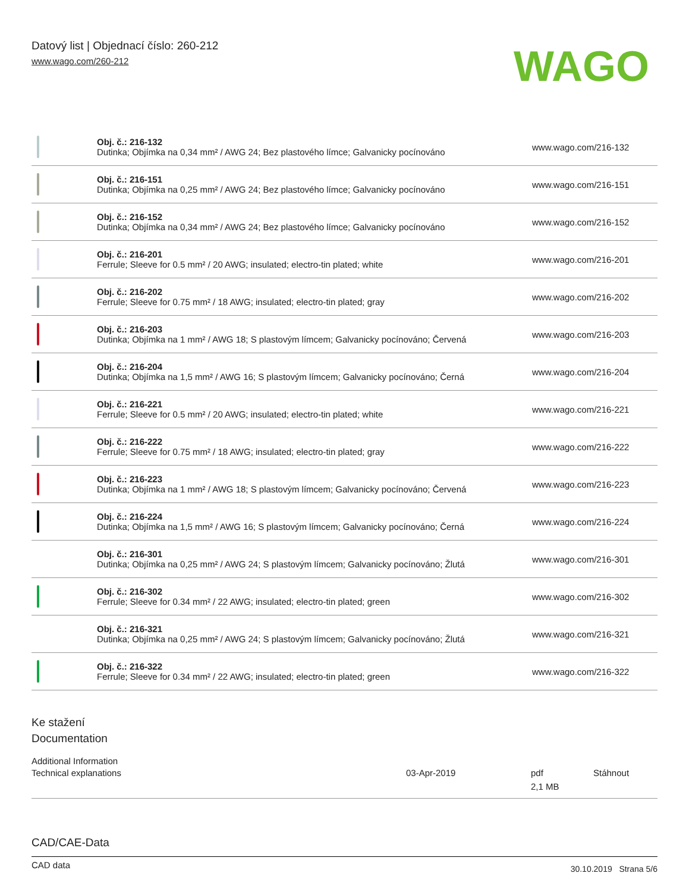Datový list | Objednací číslo: 260-212
www.wago.com/260-212
WAGO
| | Obj. č.: 216-132 Dutinka; Objímka na 0,34 mm² / AWG 24; Bez plastového límce; Galvanicky pocínováno | www.wago.com/216-132 |
| | Obj. č.: 216-151 Dutinka; Objímka na 0,25 mm² / AWG 24; Bez plastového límce; Galvanicky pocínováno | www.wago.com/216-151 |
| | Obj. č.: 216-152 Dutinka; Objímka na 0,34 mm² / AWG 24; Bez plastového límce; Galvanicky pocínováno | www.wago.com/216-152 |
| | Obj. č.: 216-201 Ferrule; Sleeve for 0.5 mm² / 20 AWG; insulated; electro-tin plated; white | www.wago.com/216-201 |
| | Obj. č.: 216-202 Ferrule; Sleeve for 0.75 mm² / 18 AWG; insulated; electro-tin plated; gray | www.wago.com/216-202 |
| | Obj. č.: 216-203 Dutinka; Objímka na 1 mm² / AWG 18; S plastovým límcem; Galvanicky pocínováno; Červená | www.wago.com/216-203 |
| | Obj. č.: 216-204 Dutinka; Objímka na 1,5 mm² / AWG 16; S plastovým límcem; Galvanicky pocínováno; Černá | www.wago.com/216-204 |
| | Obj. č.: 216-221 Ferrule; Sleeve for 0.5 mm² / 20 AWG; insulated; electro-tin plated; white | www.wago.com/216-221 |
| | Obj. č.: 216-222 Ferrule; Sleeve for 0.75 mm² / 18 AWG; insulated; electro-tin plated; gray | www.wago.com/216-222 |
| | Obj. č.: 216-223 Dutinka; Objímka na 1 mm² / AWG 18; S plastovým límcem; Galvanicky pocínováno; Červená | www.wago.com/216-223 |
| | Obj. č.: 216-224 Dutinka; Objímka na 1,5 mm² / AWG 16; S plastovým límcem; Galvanicky pocínováno; Černá | www.wago.com/216-224 |
| | Obj. č.: 216-301 Dutinka; Objímka na 0,25 mm² / AWG 24; S plastovým límcem; Galvanicky pocínováno; Žlutá | www.wago.com/216-301 |
| | Obj. č.: 216-302 Ferrule; Sleeve for 0.34 mm² / 22 AWG; insulated; electro-tin plated; green | www.wago.com/216-302 |
| | Obj. č.: 216-321 Dutinka; Objímka na 0,25 mm² / AWG 24; S plastovým límcem; Galvanicky pocínováno; Žlutá | www.wago.com/216-321 |
| | Obj. č.: 216-322 Ferrule; Sleeve for 0.34 mm² / 22 AWG; insulated; electro-tin plated; green | www.wago.com/216-322 |
Ke stažení
Documentation
Additional Information
Technical explanations 03-Apr-2019 pdf
2,1 MB
Stáhnout
CAD/CAE-Data
CAD data
30.10.2019 Strana 5/6